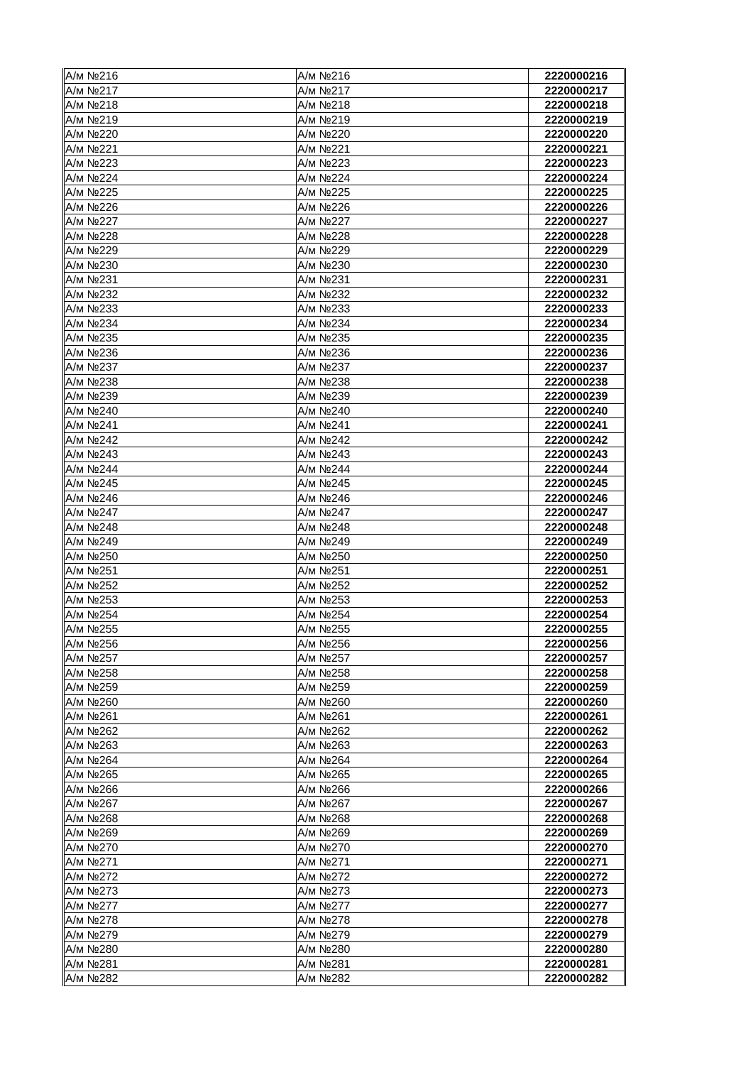| А/м №216 | А/м №216 | 2220000216 |
| А/м №217 | А/м №217 | 2220000217 |
| А/м №218 | А/м №218 | 2220000218 |
| А/м №219 | А/м №219 | 2220000219 |
| А/м №220 | А/м №220 | 2220000220 |
| А/м №221 | А/м №221 | 2220000221 |
| А/м №223 | А/м №223 | 2220000223 |
| А/м №224 | А/м №224 | 2220000224 |
| А/м №225 | А/м №225 | 2220000225 |
| А/м №226 | А/м №226 | 2220000226 |
| А/м №227 | А/м №227 | 2220000227 |
| А/м №228 | А/м №228 | 2220000228 |
| А/м №229 | А/м №229 | 2220000229 |
| А/м №230 | А/м №230 | 2220000230 |
| А/м №231 | А/м №231 | 2220000231 |
| А/м №232 | А/м №232 | 2220000232 |
| А/м №233 | А/м №233 | 2220000233 |
| А/м №234 | А/м №234 | 2220000234 |
| А/м №235 | А/м №235 | 2220000235 |
| А/м №236 | А/м №236 | 2220000236 |
| А/м №237 | А/м №237 | 2220000237 |
| А/м №238 | А/м №238 | 2220000238 |
| А/м №239 | А/м №239 | 2220000239 |
| А/м №240 | А/м №240 | 2220000240 |
| А/м №241 | А/м №241 | 2220000241 |
| А/м №242 | А/м №242 | 2220000242 |
| А/м №243 | А/м №243 | 2220000243 |
| А/м №244 | А/м №244 | 2220000244 |
| А/м №245 | А/м №245 | 2220000245 |
| А/м №246 | А/м №246 | 2220000246 |
| А/м №247 | А/м №247 | 2220000247 |
| А/м №248 | А/м №248 | 2220000248 |
| А/м №249 | А/м №249 | 2220000249 |
| А/м №250 | А/м №250 | 2220000250 |
| А/м №251 | А/м №251 | 2220000251 |
| А/м №252 | А/м №252 | 2220000252 |
| А/м №253 | А/м №253 | 2220000253 |
| А/м №254 | А/м №254 | 2220000254 |
| А/м №255 | А/м №255 | 2220000255 |
| А/м №256 | А/м №256 | 2220000256 |
| А/м №257 | А/м №257 | 2220000257 |
| А/м №258 | А/м №258 | 2220000258 |
| А/м №259 | А/м №259 | 2220000259 |
| А/м №260 | А/м №260 | 2220000260 |
| А/м №261 | А/м №261 | 2220000261 |
| А/м №262 | А/м №262 | 2220000262 |
| А/м №263 | А/м №263 | 2220000263 |
| А/м №264 | А/м №264 | 2220000264 |
| А/м №265 | А/м №265 | 2220000265 |
| А/м №266 | А/м №266 | 2220000266 |
| А/м №267 | А/м №267 | 2220000267 |
| А/м №268 | А/м №268 | 2220000268 |
| А/м №269 | А/м №269 | 2220000269 |
| А/м №270 | А/м №270 | 2220000270 |
| А/м №271 | А/м №271 | 2220000271 |
| А/м №272 | А/м №272 | 2220000272 |
| А/м №273 | А/м №273 | 2220000273 |
| А/м №277 | А/м №277 | 2220000277 |
| А/м №278 | А/м №278 | 2220000278 |
| А/м №279 | А/м №279 | 2220000279 |
| А/м №280 | А/м №280 | 2220000280 |
| А/м №281 | А/м №281 | 2220000281 |
| А/м №282 | А/м №282 | 2220000282 |